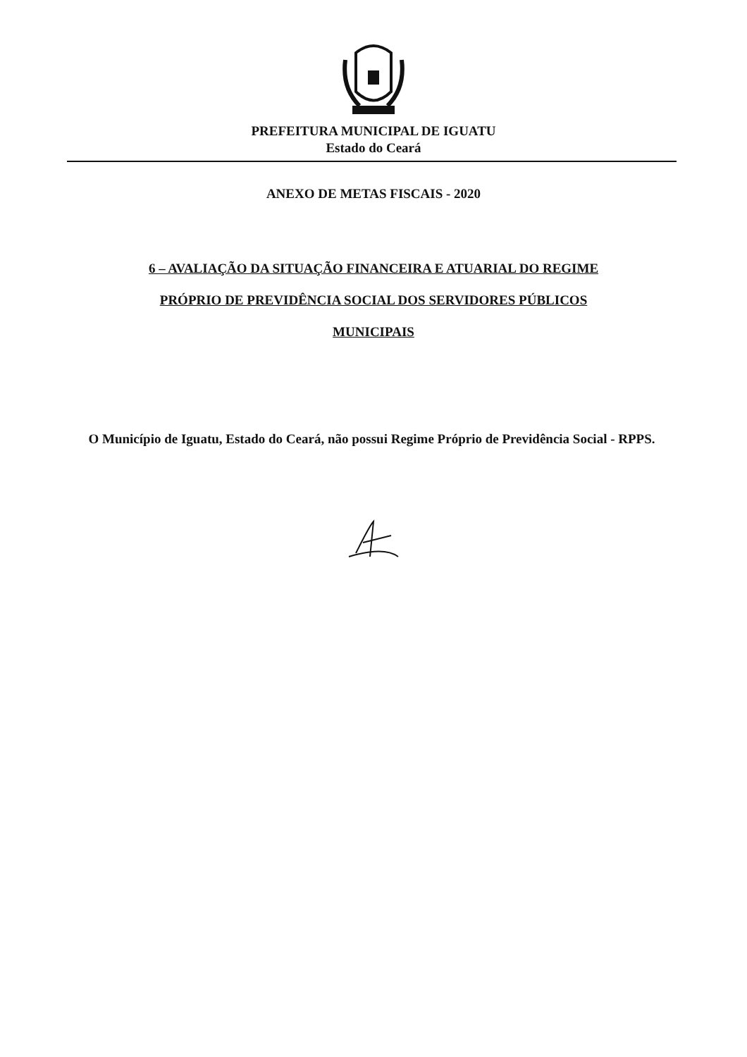PREFEITURA MUNICIPAL DE IGUATU
Estado do Ceará
ANEXO DE METAS FISCAIS - 2020
6 – AVALIAÇÃO DA SITUAÇÃO FINANCEIRA E ATUARIAL DO REGIME
PRÓPRIO DE PREVIDÊNCIA SOCIAL DOS SERVIDORES PÚBLICOS
MUNICIPAIS
O Município de Iguatu, Estado do Ceará, não possui Regime Próprio de Previdência Social - RPPS.